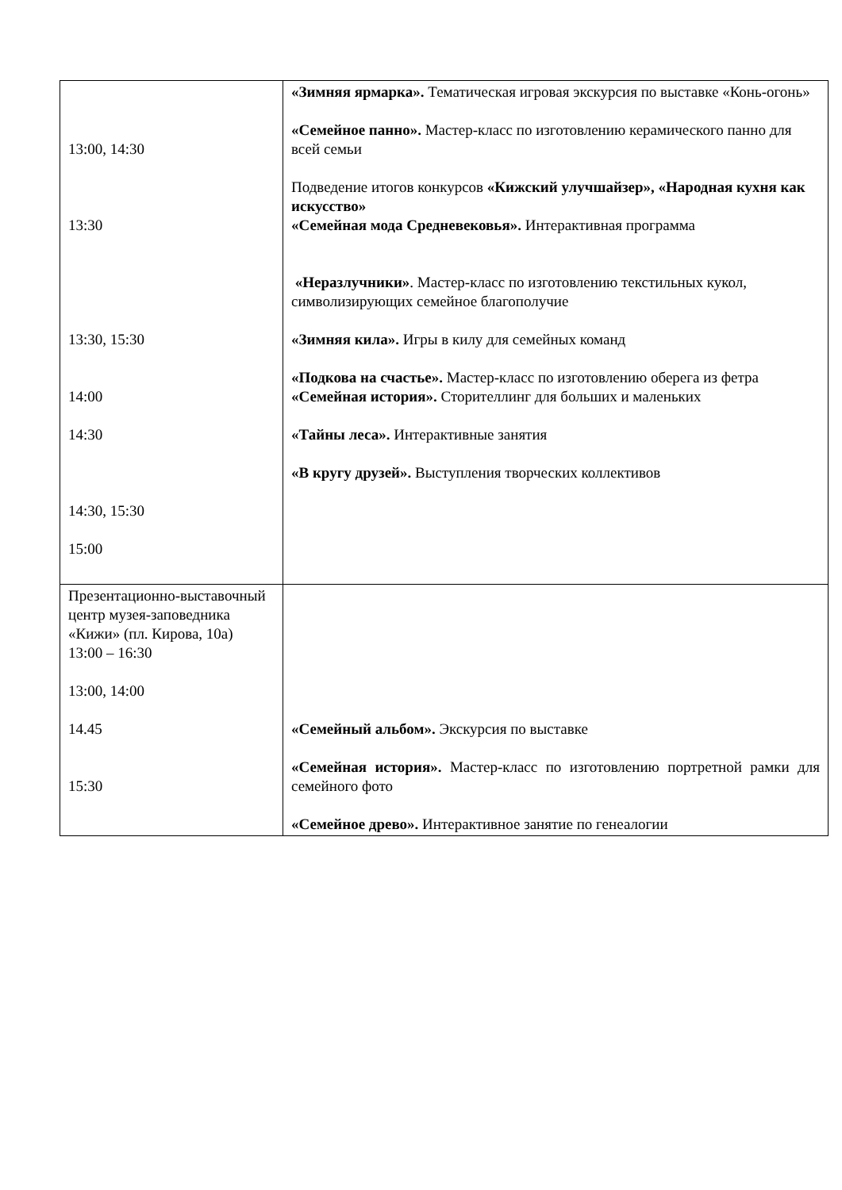| 13:00, 14:30 13:30 13:30, 15:30 14:00 14:30 14:30, 15:30 15:00 | «Зимняя ярмарка». Тематическая игровая экскурсия по выставке «Конь-огонь» «Семейное панно». Мастер-класс по изготовлению керамического панно для всей семьи Подведение итогов конкурсов «Кижский улучшайзер», «Народная кухня как искусство» «Семейная мода Средневековья». Интерактивная программа «Неразлучники» . Мастер-класс по изготовлению текстильных кукол, символизирующих семейное благополучие «Зимняя кила». Игры в килу для семейных команд «Подкова на счастье». Мастер-класс по изготовлению оберега из фетра «Семейная история». Сторителлинг для больших и маленьких «Тайны леса». Интерактивные занятия «В кругу друзей». Выступления творческих коллективов |
| Презентационно-выставочный центр музея-заповедника «Кижи» (пл. Кирова, 10а) 13:00 – 16:30 13:00, 14:00 14.45 15:30 | «Семейный альбом». Экскурсия по выставке «Семейная история». Мастер-класс по изготовлению портретной рамки для семейного фото «Семейное древо». Интерактивное занятие по генеалогии |